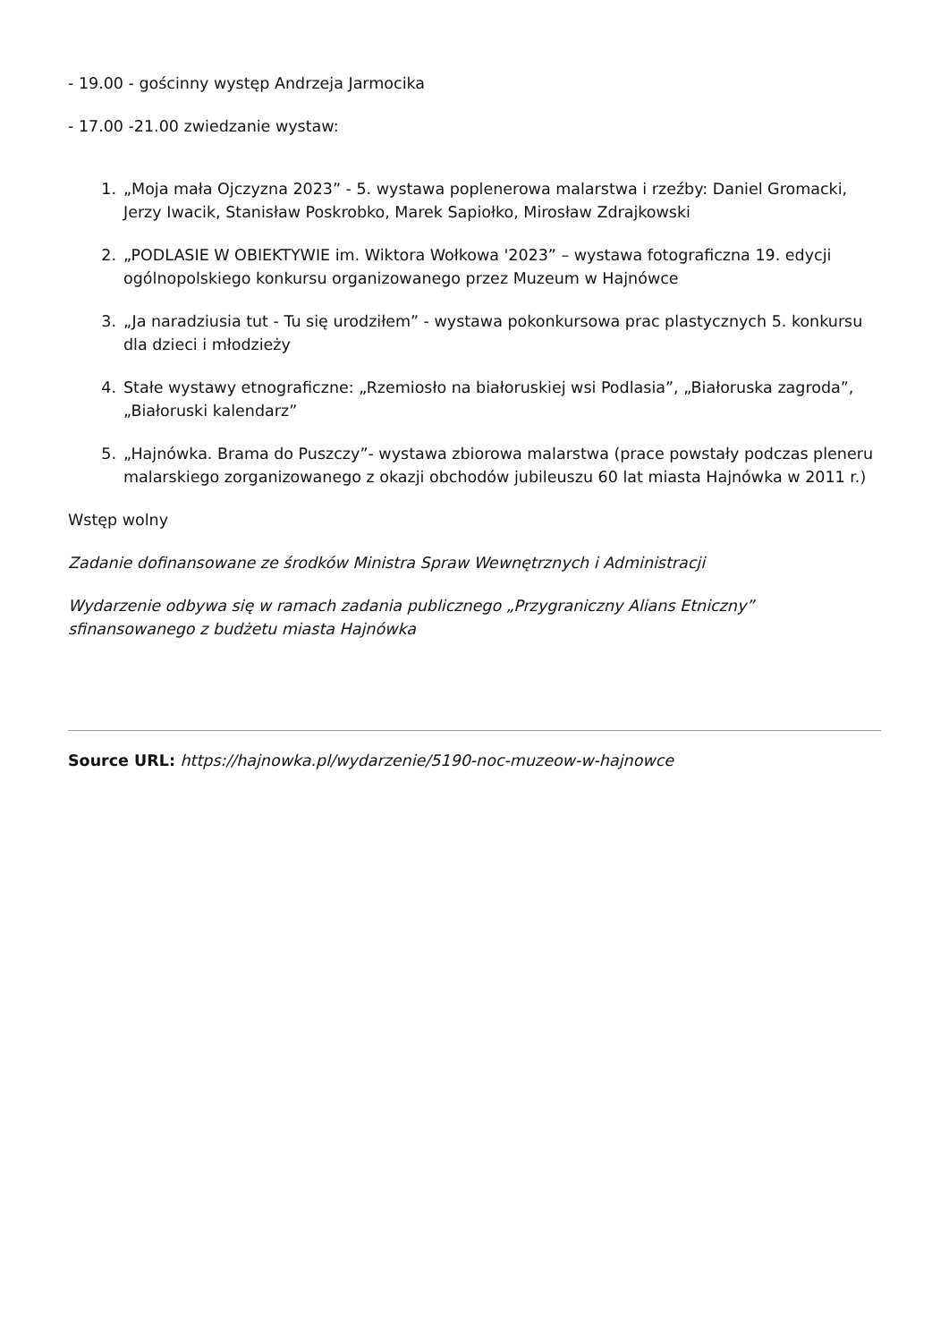- 19.00 - gościnny występ Andrzeja Jarmocika
- 17.00 -21.00 zwiedzanie wystaw:
1. „Moja mała Ojczyzna 2023” - 5. wystawa poplenerowa malarstwa i rzeźby: Daniel Gromacki, Jerzy Iwacik, Stanisław Poskrobko, Marek Sapiołko, Mirosław Zdrajkowski
2. „PODLASIE W OBIEKTYWIE im. Wiktora Wołkowa '2023” – wystawa fotograficzna 19. edycji ogólnopolskiego konkursu organizowanego przez Muzeum w Hajnówce
3. „Ja naradziusia tut - Tu się urodziłem” - wystawa pokonkursowa prac plastycznych 5. konkursu dla dzieci i młodzieży
4. Stałe wystawy etnograficzne: „Rzemiosło na białoruskiej wsi Podlasia”, „Białoruska zagroda”, „Białoruski kalendarz”
5. „Hajnówka. Brama do Puszczy”- wystawa zbiorowa malarstwa (prace powstały podczas pleneru malarskiego zorganizowanego z okazji obchodów jubileuszu 60 lat miasta Hajnówka w 2011 r.)
Wstęp wolny
Zadanie dofinansowane ze środków Ministra Spraw Wewnętrznych i Administracji
Wydarzenie odbywa się w ramach zadania publicznego „Przygraniczny Alians Etniczny”
sfinansowanego z budżetu miasta Hajnówka
Source URL: https://hajnowka.pl/wydarzenie/5190-noc-muzeow-w-hajnowce